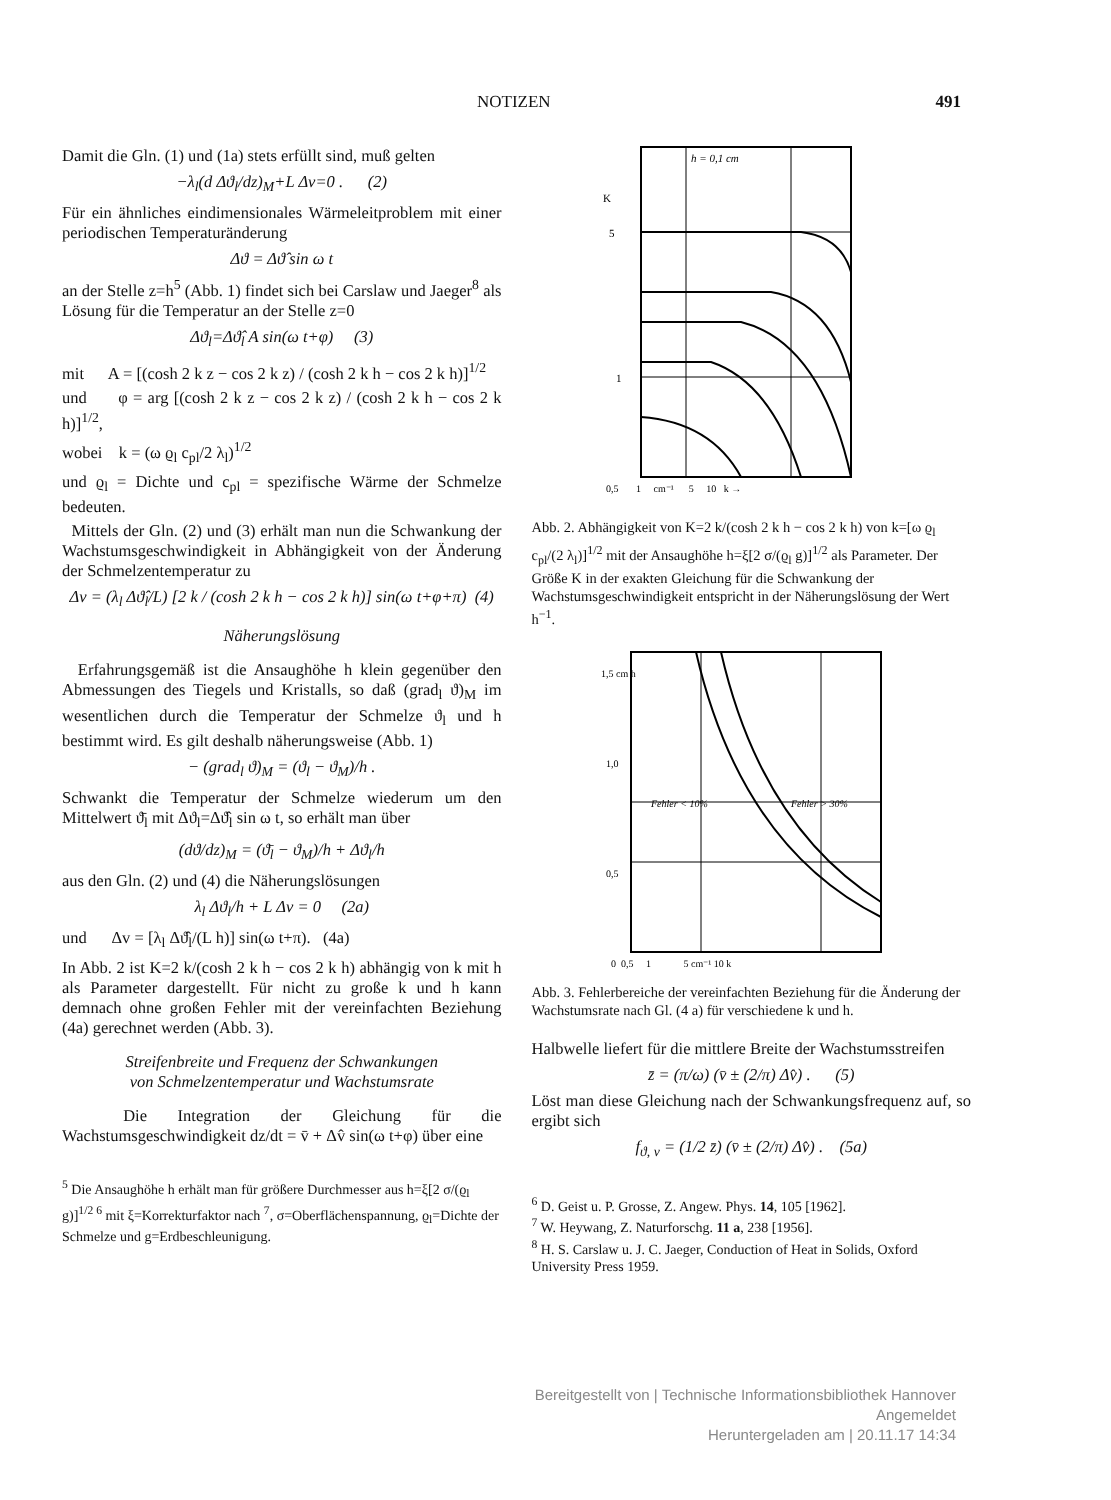NOTIZEN 491
Damit die Gln. (1) und (1a) stets erfüllt sind, muß gelten
−λ<sub>l</sub>(d Δϑ<sub>l</sub>/dz)<sub>M</sub>+L Δv=0 . (2)
Für ein ähnliches eindimensionales Wärmeleitproblem mit einer periodischen Temperaturänderung
Δϑ = Δϑ̂ sin ω t
an der Stelle z=h<sup>5</sup> (Abb. 1) findet sich bei Carslaw und Jaeger<sup>8</sup> als Lösung für die Temperatur an der Stelle z=0
Δϑ<sub>l</sub>=Δϑ̂<sub>l</sub> A sin(ω t+φ) (3)
mit A = [(cosh 2 k z − cos 2 k z) / (cosh 2 k h − cos 2 k h)]<sup>1/2</sup>
und φ = arg [(cosh 2 k z − cos 2 k z) / (cosh 2 k h − cos 2 k h)]<sup>1/2</sup>,
wobei k = (ω ϱ<sub>l</sub> c<sub>pl</sub>/2 λ<sub>l</sub>)<sup>1/2</sup>
und ϱ<sub>l</sub> = Dichte und c<sub>pl</sub> = spezifische Wärme der Schmelze bedeuten.
Mittels der Gln. (2) und (3) erhält man nun die Schwankung der Wachstumsgeschwindigkeit in Abhängigkeit von der Änderung der Schmelzentemperatur zu
Δv = (λ<sub>l</sub> Δϑ̂<sub>l</sub>/L) [2 k / (cosh 2 k h − cos 2 k h)] sin(ω t+φ+π) (4)
Näherungslösung
Erfahrungsgemäß ist die Ansaughöhe h klein gegenüber den Abmessungen des Tiegels und Kristalls, so daß (grad<sub>l</sub> ϑ)<sub>M</sub> im wesentlichen durch die Temperatur der Schmelze ϑ<sub>l</sub> und h bestimmt wird. Es gilt deshalb näherungsweise (Abb. 1)
− (grad<sub>l</sub> ϑ)<sub>M</sub> = (ϑ<sub>l</sub> − ϑ<sub>M</sub>)/h .
Schwankt die Temperatur der Schmelze wiederum um den Mittelwert ϑ̄<sub>l</sub> mit Δϑ<sub>l</sub>=Δϑ̂<sub>l</sub> sin ω t, so erhält man über
(dϑ/dz)<sub>M</sub> = (ϑ̄<sub>l</sub> − ϑ<sub>M</sub>)/h + Δϑ<sub>l</sub>/h
aus den Gln. (2) und (4) die Näherungslösungen
λ<sub>l</sub> Δϑ<sub>l</sub>/h + L Δv = 0 (2a)
und Δv = [λ<sub>l</sub> Δϑ̂<sub>l</sub>/(L h)] sin(ω t+π). (4a)
In Abb. 2 ist K=2 k/(cosh 2 k h − cos 2 k h) abhängig von k mit h als Parameter dargestellt. Für nicht zu große k und h kann demnach ohne großen Fehler mit der vereinfachten Beziehung (4a) gerechnet werden (Abb. 3).
Streifenbreite und Frequenz der Schwankungen
von Schmelzentemperatur und Wachstumsrate
Die Integration der Gleichung für die Wachstumsgeschwindigkeit dz/dt = v̄ + Δv̂ sin(ω t+φ) über eine
<sup>5</sup> Die Ansaughöhe h erhält man für größere Durchmesser aus h=ξ[2 σ/(ϱ<sub>l</sub> g)]<sup>1/2 6</sup> mit ξ=Korrekturfaktor nach <sup>7</sup>, σ=Oberflächenspannung, ϱ<sub>l</sub>=Dichte der Schmelze und g=Erdbeschleunigung.
h = 0,1 cm
5
1
0,5 1 cm⁻¹ 5 10 k →
K
Abb. 2. Abhängigkeit von K=2 k/(cosh 2 k h − cos 2 k h) von k=[ω ϱ<sub>l</sub> c<sub>pl</sub>/(2 λ<sub>l</sub>)]<sup>1/2</sup> mit der Ansaughöhe h=ξ[2 σ/(ϱ<sub>l</sub> g)]<sup>1/2</sup> als Parameter. Der Größe K in der exakten Gleichung für die Schwankung der Wachstumsgeschwindigkeit entspricht in der Näherungslösung der Wert h<sup>−1</sup>.
Fehler < 10%
Fehler > 30%
1,5 cm h
1,0
0,5
0 0,5 1 5 cm⁻¹ 10 k
Abb. 3. Fehlerbereiche der vereinfachten Beziehung für die Änderung der Wachstumsrate nach Gl. (4 a) für verschiedene k und h.
Halbwelle liefert für die mittlere Breite der Wachstumsstreifen
z̄ = (π/ω) (v̄ ± (2/π) Δv̂) . (5)
Löst man diese Gleichung nach der Schwankungsfrequenz auf, so ergibt sich
f<sub>ϑ, v</sub> = (1/2 z̄) (v̄ ± (2/π) Δv̂) . (5a)
<sup>6</sup> D. Geist u. P. Grosse, Z. Angew. Phys. 14, 105 [1962].
<sup>7</sup> W. Heywang, Z. Naturforschg. 11 a, 238 [1956].
<sup>8</sup> H. S. Carslaw u. J. C. Jaeger, Conduction of Heat in Solids, Oxford University Press 1959.
Bereitgestellt von | Technische Informationsbibliothek Hannover
Angemeldet
Heruntergeladen am | 20.11.17 14:34